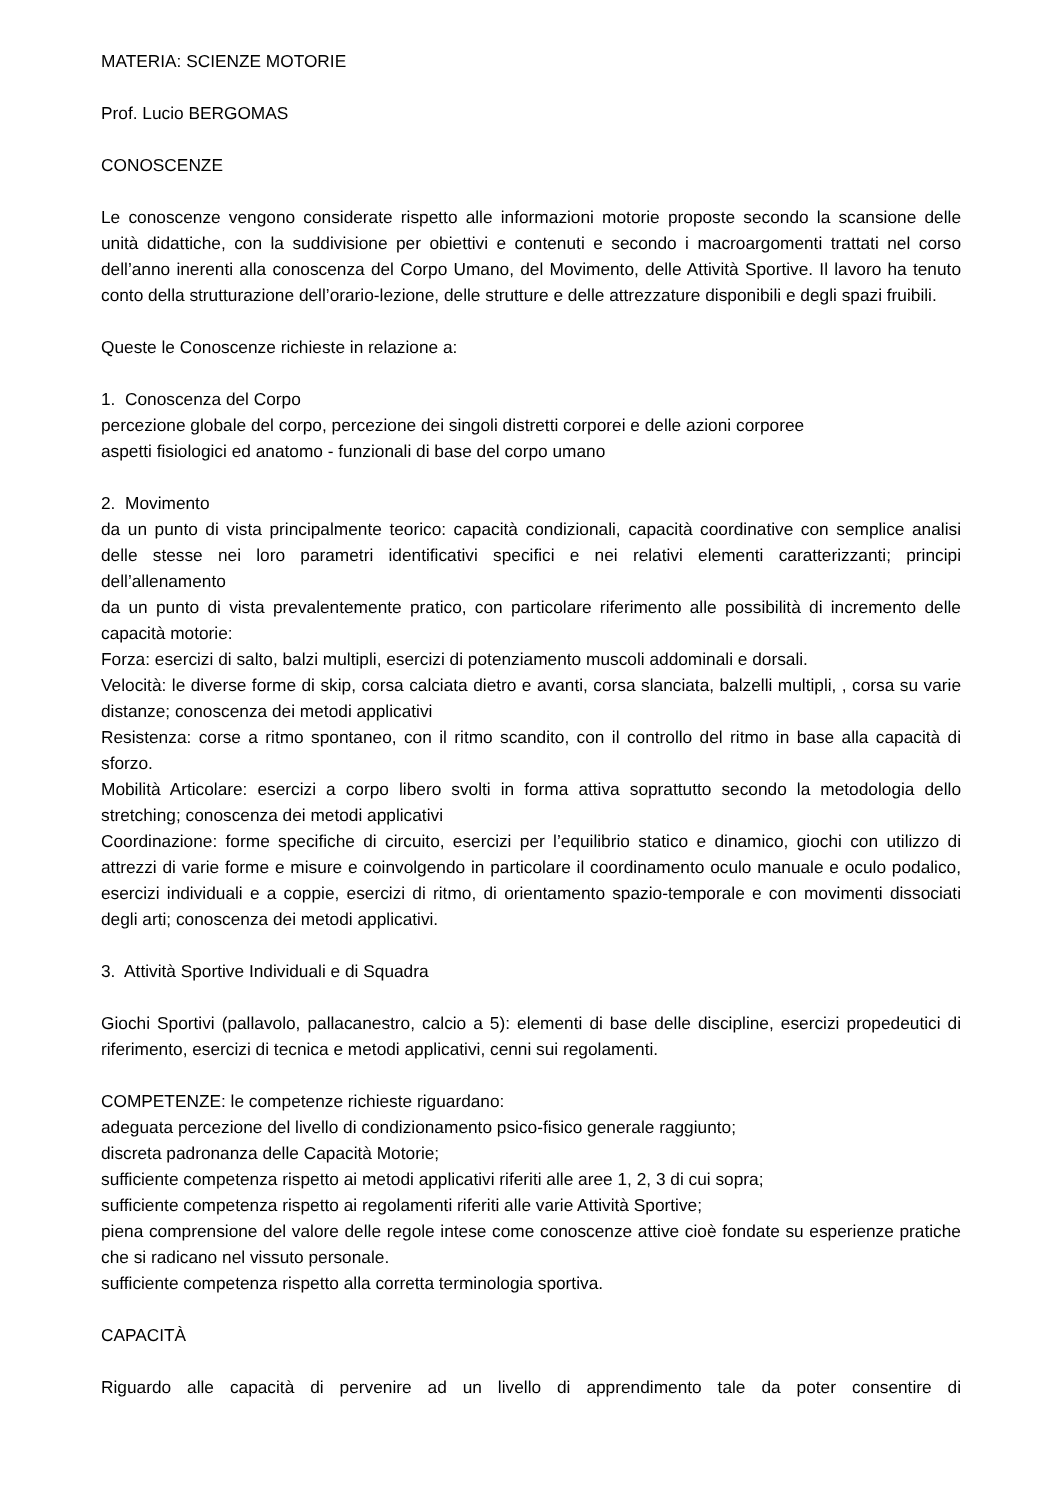MATERIA: SCIENZE MOTORIE
Prof. Lucio BERGOMAS
CONOSCENZE
Le conoscenze vengono considerate rispetto alle informazioni motorie proposte secondo la scansione delle unità didattiche, con la suddivisione per obiettivi e contenuti e secondo i macroargomenti trattati nel corso dell’anno inerenti alla conoscenza del Corpo Umano, del Movimento, delle Attività Sportive. Il lavoro ha tenuto conto della strutturazione dell’orario-lezione, delle strutture e delle attrezzature disponibili e degli spazi fruibili.
Queste le Conoscenze richieste in relazione a:
1. Conoscenza del Corpo
percezione globale del corpo, percezione dei singoli distretti corporei e delle azioni corporee
aspetti fisiologici ed anatomo - funzionali di base del corpo umano
2. Movimento
da un punto di vista principalmente teorico: capacità condizionali, capacità coordinative con semplice analisi delle stesse nei loro parametri identificativi specifici e nei relativi elementi caratterizzanti; principi dell’allenamento
da un punto di vista prevalentemente pratico, con particolare riferimento alle possibilità di incremento delle capacità motorie:
Forza: esercizi di salto, balzi multipli, esercizi di potenziamento muscoli addominali e dorsali.
Velocità: le diverse forme di skip, corsa calciata dietro e avanti, corsa slanciata, balzelli multipli, , corsa su varie distanze; conoscenza dei metodi applicativi
Resistenza: corse a ritmo spontaneo, con il ritmo scandito, con il controllo del ritmo in base alla capacità di sforzo.
Mobilità Articolare: esercizi a corpo libero svolti in forma attiva soprattutto secondo la metodologia dello stretching; conoscenza dei metodi applicativi
Coordinazione: forme specifiche di circuito, esercizi per l’equilibrio statico e dinamico, giochi con utilizzo di attrezzi di varie forme e misure e coinvolgendo in particolare il coordinamento oculo manuale e oculo podalico, esercizi individuali e a coppie, esercizi di ritmo, di orientamento spazio-temporale e con movimenti dissociati degli arti; conoscenza dei metodi applicativi.
3. Attività Sportive Individuali e di Squadra
Giochi Sportivi (pallavolo, pallacanestro, calcio a 5): elementi di base delle discipline, esercizi propedeutici di riferimento, esercizi di tecnica e metodi applicativi, cenni sui regolamenti.
COMPETENZE: le competenze richieste riguardano:
adeguata percezione del livello di condizionamento psico-fisico generale raggiunto;
discreta padronanza delle Capacità Motorie;
sufficiente competenza rispetto ai metodi applicativi riferiti alle aree 1, 2, 3 di cui sopra;
sufficiente competenza rispetto ai regolamenti riferiti alle varie Attività Sportive;
piena comprensione del valore delle regole intese come conoscenze attive cioè fondate su esperienze pratiche che si radicano nel vissuto personale.
sufficiente competenza rispetto alla corretta terminologia sportiva.
CAPACITÀ
Riguardo alle capacità di pervenire ad un livello di apprendimento tale da poter consentire di